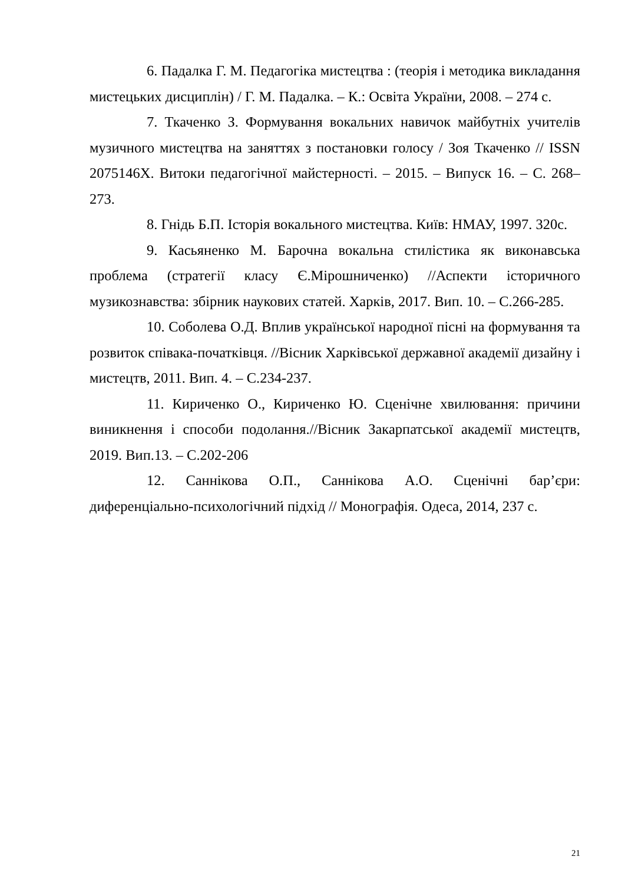6. Падалка Г. М. Педагогіка мистецтва : (теорія і методика викладання мистецьких дисциплін) / Г. М. Падалка. – К.: Освіта України, 2008. – 274 с.
7. Ткаченко З. Формування вокальних навичок майбутніх учителів музичного мистецтва на заняттях з постановки голосу / Зоя Ткаченко // ISSN 2075146X. Витоки педагогічної майстерності. – 2015. – Випуск 16. – С. 268–273.
8. Гнідь Б.П. Історія вокального мистецтва. Київ: НМАУ, 1997. 320с.
9. Касьяненко М. Барочна вокальна стилістика як виконавська проблема (стратегії класу Є.Мірошниченко) //Аспекти історичного музикознавства: збірник наукових статей. Харків, 2017. Вип. 10. – С.266-285.
10. Соболева О.Д. Вплив української народної пісні на формування та розвиток співака-початківця. //Вісник Харківської державної академії дизайну і мистецтв, 2011. Вип. 4. – С.234-237.
11. Кириченко О., Кириченко Ю. Сценічне хвилювання: причини виникнення і способи подолання.//Вісник Закарпатської академії мистецтв, 2019. Вип.13. – С.202-206
12. Саннікова О.П., Саннікова А.О. Сценічні бар’єри: диференціально-психологічний підхід // Монографія. Одеса, 2014, 237 с.
21